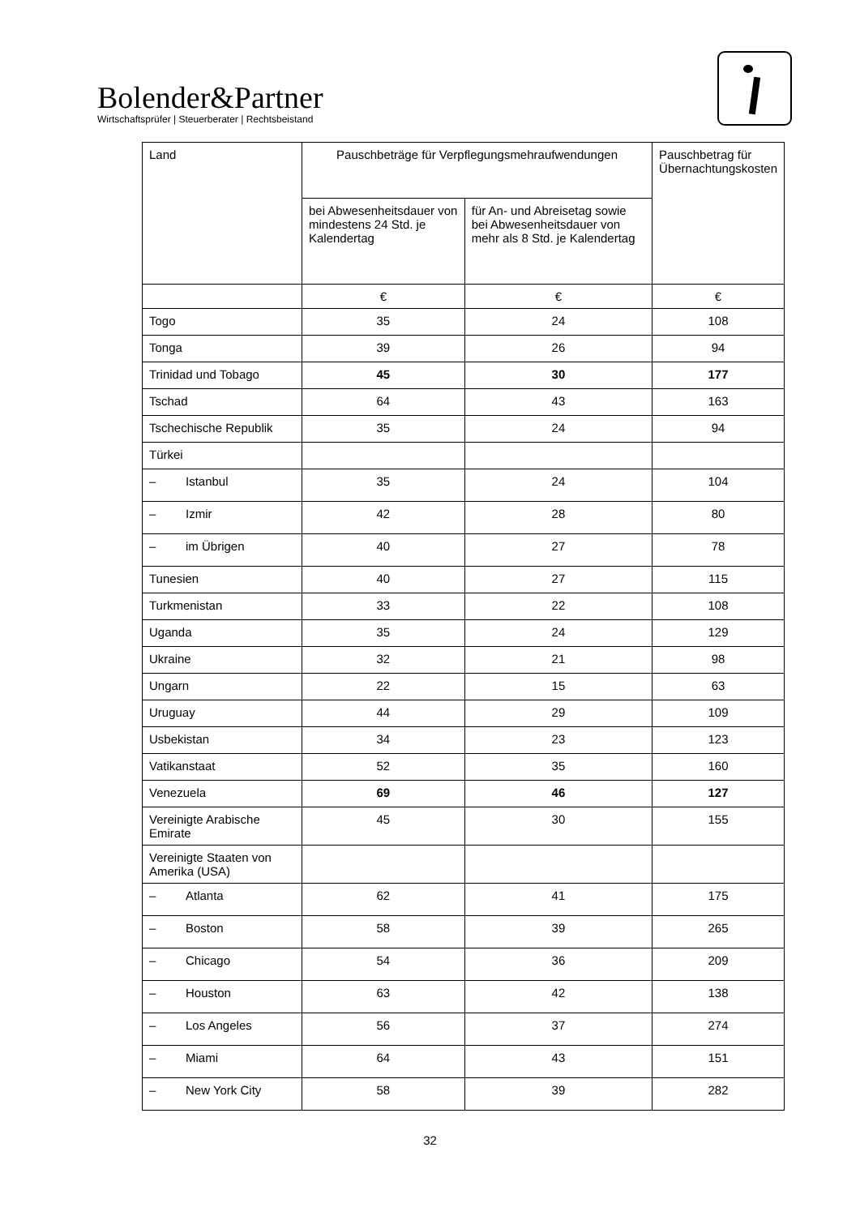Bolender&Partner
Wirtschaftsprüfer | Steuerberater | Rechtsbeistand
| Land | Pauschbeträge für Verpflegungsmehraufwendungen | | Pauschbetrag für Übernachtungskosten |
| --- | --- | --- | --- |
| | bei Abwesenheitsdauer von mindestens 24 Std. je Kalendertag | für An- und Abreisetag sowie bei Abwesenheitsdauer von mehr als 8 Std. je Kalendertag | |
| | € | € | € |
| Togo | 35 | 24 | 108 |
| Tonga | 39 | 26 | 94 |
| Trinidad und Tobago | 45 | 30 | 177 |
| Tschad | 64 | 43 | 163 |
| Tschechische Republik | 35 | 24 | 94 |
| Türkei | | | |
| – Istanbul | 35 | 24 | 104 |
| – Izmir | 42 | 28 | 80 |
| – im Übrigen | 40 | 27 | 78 |
| Tunesien | 40 | 27 | 115 |
| Turkmenistan | 33 | 22 | 108 |
| Uganda | 35 | 24 | 129 |
| Ukraine | 32 | 21 | 98 |
| Ungarn | 22 | 15 | 63 |
| Uruguay | 44 | 29 | 109 |
| Usbekistan | 34 | 23 | 123 |
| Vatikanstaat | 52 | 35 | 160 |
| Venezuela | 69 | 46 | 127 |
| Vereinigte Arabische Emirate | 45 | 30 | 155 |
| Vereinigte Staaten von Amerika (USA) | | | |
| – Atlanta | 62 | 41 | 175 |
| – Boston | 58 | 39 | 265 |
| – Chicago | 54 | 36 | 209 |
| – Houston | 63 | 42 | 138 |
| – Los Angeles | 56 | 37 | 274 |
| – Miami | 64 | 43 | 151 |
| – New York City | 58 | 39 | 282 |
32